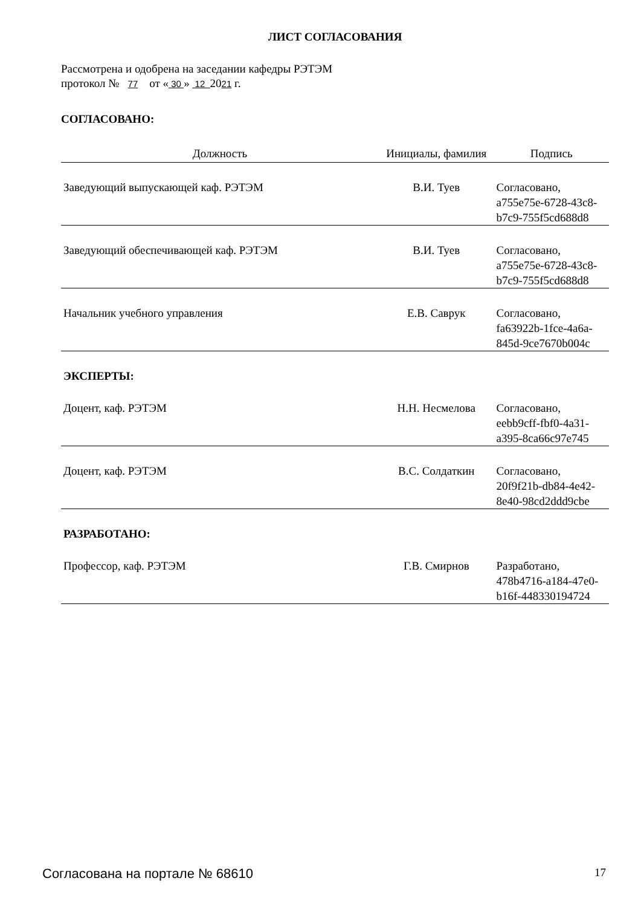ЛИСТ СОГЛАСОВАНИЯ
Рассмотрена и одобрена на заседании кафедры РЭТЭМ
протокол № 77 от « 30 » 12 2021 г.
СОГЛАСОВАНО:
| Должность | Инициалы, фамилия | Подпись |
| --- | --- | --- |
| Заведующий выпускающей каф. РЭТЭМ | В.И. Туев | Согласовано, a755e75e-6728-43c8- b7c9-755f5cd688d8 |
| Заведующий обеспечивающей каф. РЭТЭМ | В.И. Туев | Согласовано, a755e75e-6728-43c8- b7c9-755f5cd688d8 |
| Начальник учебного управления | Е.В. Саврук | Согласовано, fa63922b-1fce-4a6a- 845d-9ce7670b004c |
| ЭКСПЕРТЫ: | | |
| Доцент, каф. РЭТЭМ | Н.Н. Несмелова | Согласовано, eebb9cff-fbf0-4a31- a395-8ca66c97e745 |
| Доцент, каф. РЭТЭМ | В.С. Солдаткин | Согласовано, 20f9f21b-db84-4e42- 8e40-98cd2ddd9cbe |
| РАЗРАБОТАНО: | | |
| Профессор, каф. РЭТЭМ | Г.В. Смирнов | Разработано, 478b4716-a184-47e0- b16f-448330194724 |
Согласована на портале № 68610 17